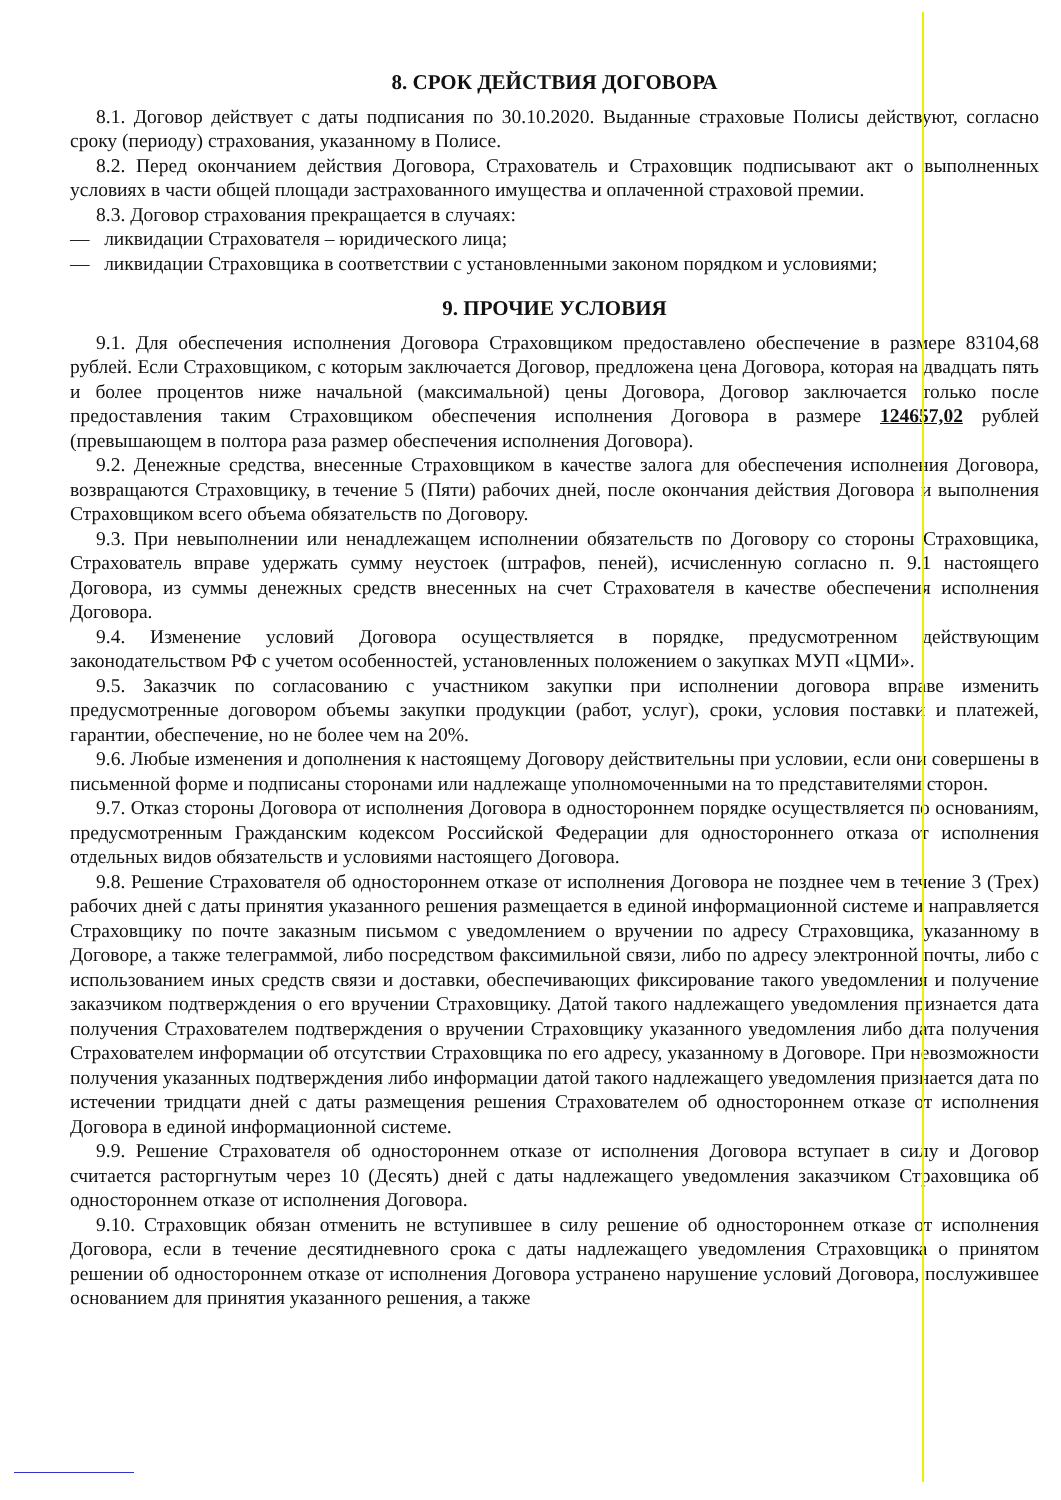8. СРОК ДЕЙСТВИЯ ДОГОВОРА
8.1. Договор действует с даты подписания по 30.10.2020. Выданные страховые Полисы действуют, согласно сроку (периоду) страхования, указанному в Полисе.
8.2. Перед окончанием действия Договора, Страхователь и Страховщик подписывают акт о выполненных условиях в части общей площади застрахованного имущества и оплаченной страховой премии.
8.3. Договор страхования прекращается в случаях:
— ликвидации Страхователя – юридического лица;
— ликвидации Страховщика в соответствии с установленными законом порядком и условиями;
9. ПРОЧИЕ УСЛОВИЯ
9.1. Для обеспечения исполнения Договора Страховщиком предоставлено обеспечение в размере 83104,68 рублей. Если Страховщиком, с которым заключается Договор, предложена цена Договора, которая на двадцать пять и более процентов ниже начальной (максимальной) цены Договора, Договор заключается только после предоставления таким Страховщиком обеспечения исполнения Договора в размере 124657,02 рублей (превышающем в полтора раза размер обеспечения исполнения Договора).
9.2. Денежные средства, внесенные Страховщиком в качестве залога для обеспечения исполнения Договора, возвращаются Страховщику, в течение 5 (Пяти) рабочих дней, после окончания действия Договора и выполнения Страховщиком всего объема обязательств по Договору.
9.3. При невыполнении или ненадлежащем исполнении обязательств по Договору со стороны Страховщика, Страхователь вправе удержать сумму неустоек (штрафов, пеней), исчисленную согласно п. 9.1 настоящего Договора, из суммы денежных средств внесенных на счет Страхователя в качестве обеспечения исполнения Договора.
9.4. Изменение условий Договора осуществляется в порядке, предусмотренном действующим законодательством РФ с учетом особенностей, установленных положением о закупках МУП «ЦМИ».
9.5. Заказчик по согласованию с участником закупки при исполнении договора вправе изменить предусмотренные договором объемы закупки продукции (работ, услуг), сроки, условия поставки и платежей, гарантии, обеспечение, но не более чем на 20%.
9.6. Любые изменения и дополнения к настоящему Договору действительны при условии, если они совершены в письменной форме и подписаны сторонами или надлежаще уполномоченными на то представителями сторон.
9.7. Отказ стороны Договора от исполнения Договора в одностороннем порядке осуществляется по основаниям, предусмотренным Гражданским кодексом Российской Федерации для одностороннего отказа от исполнения отдельных видов обязательств и условиями настоящего Договора.
9.8. Решение Страхователя об одностороннем отказе от исполнения Договора не позднее чем в течение 3 (Трех) рабочих дней с даты принятия указанного решения размещается в единой информационной системе и направляется Страховщику по почте заказным письмом с уведомлением о вручении по адресу Страховщика, указанному в Договоре, а также телеграммой, либо посредством факсимильной связи, либо по адресу электронной почты, либо с использованием иных средств связи и доставки, обеспечивающих фиксирование такого уведомления и получение заказчиком подтверждения о его вручении Страховщику. Датой такого надлежащего уведомления признается дата получения Страхователем подтверждения о вручении Страховщику указанного уведомления либо дата получения Страхователем информации об отсутствии Страховщика по его адресу, указанному в Договоре. При невозможности получения указанных подтверждения либо информации датой такого надлежащего уведомления признается дата по истечении тридцати дней с даты размещения решения Страхователем об одностороннем отказе от исполнения Договора в единой информационной системе.
9.9. Решение Страхователя об одностороннем отказе от исполнения Договора вступает в силу и Договор считается расторгнутым через 10 (Десять) дней с даты надлежащего уведомления заказчиком Страховщика об одностороннем отказе от исполнения Договора.
9.10. Страховщик обязан отменить не вступившее в силу решение об одностороннем отказе от исполнения Договора, если в течение десятидневного срока с даты надлежащего уведомления Страховщика о принятом решении об одностороннем отказе от исполнения Договора устранено нарушение условий Договора, послужившее основанием для принятия указанного решения, а также